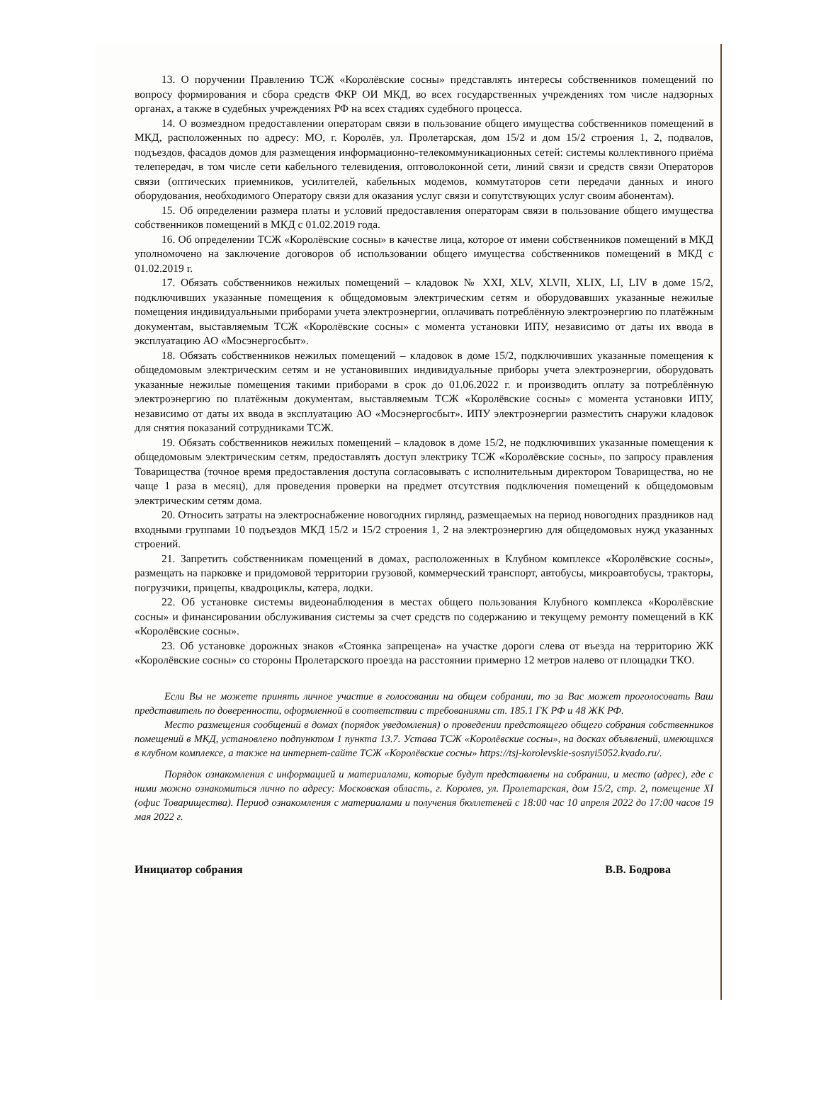13. О поручении Правлению ТСЖ «Королёвские сосны» представлять интересы собственников помещений по вопросу формирования и сбора средств ФКР ОИ МКД, во всех государственных учреждениях том числе надзорных органах, а также в судебных учреждениях РФ на всех стадиях судебного процесса.
14. О возмездном предоставлении операторам связи в пользование общего имущества собственников помещений в МКД, расположенных по адресу: МО, г. Королёв, ул. Пролетарская, дом 15/2 и дом 15/2 строения 1, 2, подвалов, подъездов, фасадов домов для размещения информационно-телекоммуникационных сетей: системы коллективного приёма телепередач, в том числе сети кабельного телевидения, оптоволоконной сети, линий связи и средств связи Операторов связи (оптических приемников, усилителей, кабельных модемов, коммутаторов сети передачи данных и иного оборудования, необходимого Оператору связи для оказания услуг связи и сопутствующих услуг своим абонентам).
15. Об определении размера платы и условий предоставления операторам связи в пользование общего имущества собственников помещений в МКД с 01.02.2019 года.
16. Об определении ТСЖ «Королёвские сосны» в качестве лица, которое от имени собственников помещений в МКД уполномочено на заключение договоров об использовании общего имущества собственников помещений в МКД с 01.02.2019 г.
17. Обязать собственников нежилых помещений – кладовок № XXI, XLV, XLVII, XLIX, LI, LIV в доме 15/2, подключивших указанные помещения к общедомовым электрическим сетям и оборудовавших указанные нежилые помещения индивидуальными приборами учета электроэнергии, оплачивать потреблённую электроэнергию по платёжным документам, выставляемым ТСЖ «Королёвские сосны» с момента установки ИПУ, независимо от даты их ввода в эксплуатацию АО «Мосэнергосбыт».
18. Обязать собственников нежилых помещений – кладовок в доме 15/2, подключивших указанные помещения к общедомовым электрическим сетям и не установивших индивидуальные приборы учета электроэнергии, оборудовать указанные нежилые помещения такими приборами в срок до 01.06.2022 г. и производить оплату за потреблённую электроэнергию по платёжным документам, выставляемым ТСЖ «Королёвские сосны» с момента установки ИПУ, независимо от даты их ввода в эксплуатацию АО «Мосэнергосбыт». ИПУ электроэнергии разместить снаружи кладовок для снятия показаний сотрудниками ТСЖ.
19. Обязать собственников нежилых помещений – кладовок в доме 15/2, не подключивших указанные помещения к общедомовым электрическим сетям, предоставлять доступ электрику ТСЖ «Королёвские сосны», по запросу правления Товарищества (точное время предоставления доступа согласовывать с исполнительным директором Товарищества, но не чаще 1 раза в месяц), для проведения проверки на предмет отсутствия подключения помещений к общедомовым электрическим сетям дома.
20. Относить затраты на электроснабжение новогодних гирлянд, размещаемых на период новогодних праздников над входными группами 10 подъездов МКД 15/2 и 15/2 строения 1, 2 на электроэнергию для общедомовых нужд указанных строений.
21. Запретить собственникам помещений в домах, расположенных в Клубном комплексе «Королёвские сосны», размещать на парковке и придомовой территории грузовой, коммерческий транспорт, автобусы, микроавтобусы, тракторы, погрузчики, прицепы, квадроциклы, катера, лодки.
22. Об установке системы видеонаблюдения в местах общего пользования Клубного комплекса «Королёвские сосны» и финансировании обслуживания системы за счет средств по содержанию и текущему ремонту помещений в КК «Королёвские сосны».
23. Об установке дорожных знаков «Стоянка запрещена» на участке дороги слева от въезда на территорию ЖК «Королёвские сосны» со стороны Пролетарского проезда на расстоянии примерно 12 метров налево от площадки ТКО.
Если Вы не можете принять личное участие в голосовании на общем собрании, то за Вас может проголосовать Ваш представитель по доверенности, оформленной в соответствии с требованиями ст. 185.1 ГК РФ и 48 ЖК РФ.
Место размещения сообщений в домах (порядок уведомления) о проведении предстоящего общего собрания собственников помещений в МКД, установлено подпунктом 1 пункта 13.7. Устава ТСЖ «Королёвские сосны», на досках объявлений, имеющихся в клубном комплексе, а также на интернет-сайте ТСЖ «Королёвские сосны» https://tsj-korolevskie-sosnyi5052.kvado.ru/.
Порядок ознакомления с информацией и материалами, которые будут представлены на собрании, и место (адрес), где с ними можно ознакомиться лично по адресу: Московская область, г. Королев, ул. Пролетарская, дом 15/2, стр. 2, помещение XI (офис Товарищества). Период ознакомления с материалами и получения бюллетеней с 18:00 час 10 апреля 2022 до 17:00 часов 19 мая 2022 г.
Инициатор собрания В.В. Бодрова